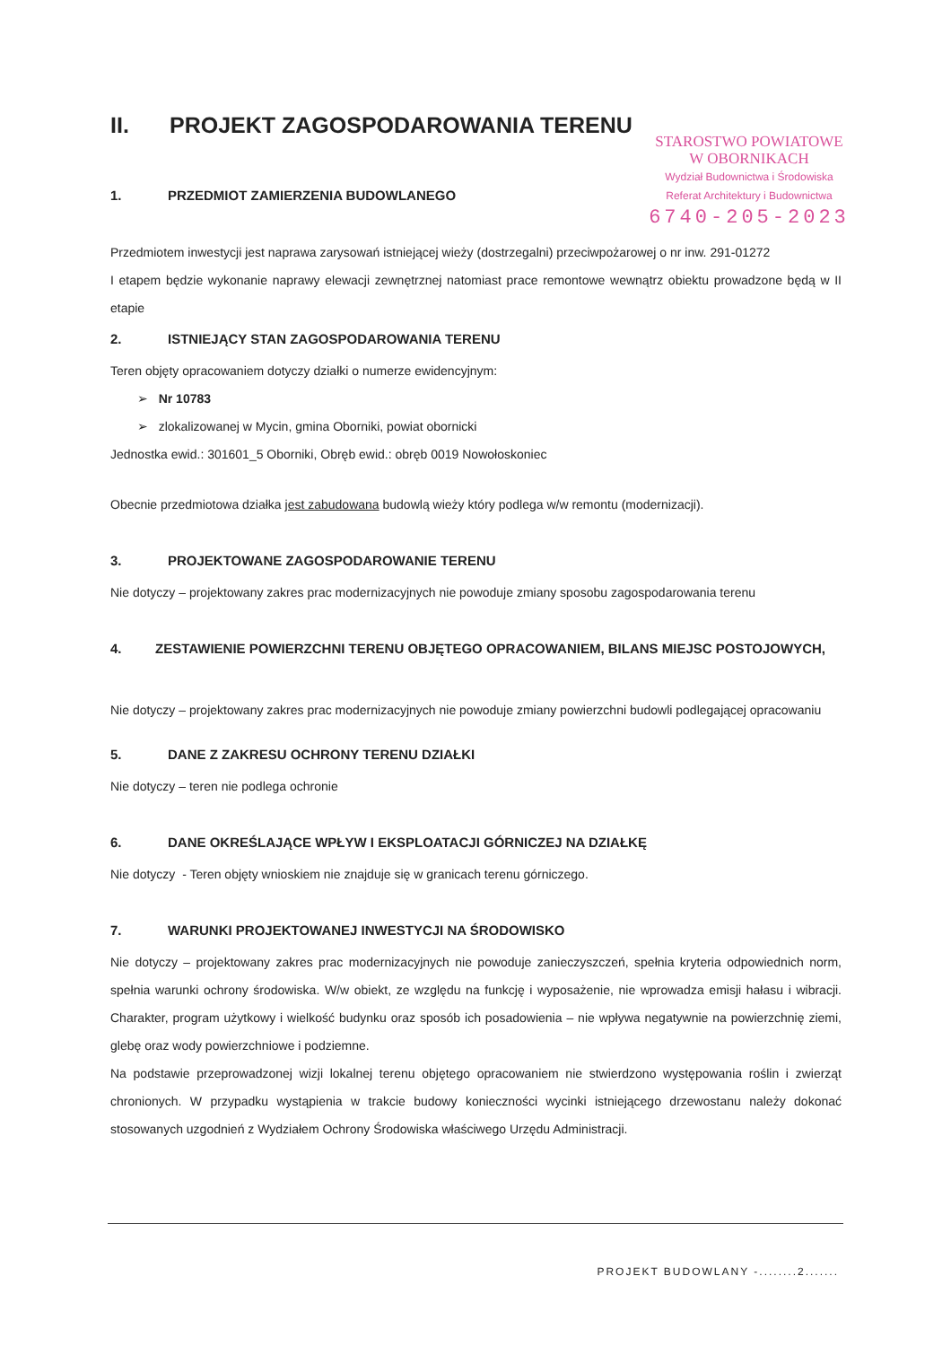STAROSTWO POWIATOWE
W OBORNIKACH
Wydział Budownictwa i Środowiska
Referat Architektury i Budownictwa
6740-205-2023
II. PROJEKT ZAGOSPODAROWANIA TERENU
1. PRZEDMIOT ZAMIERZENIA BUDOWLANEGO
Przedmiotem inwestycji jest naprawa zarysowań istniejącej wieży (dostrzegalni) przeciwpożarowej o nr inw. 291-01272
I etapem będzie wykonanie naprawy elewacji zewnętrznej natomiast prace remontowe wewnątrz obiektu prowadzone będą w II etapie
2. ISTNIEJĄCY STAN ZAGOSPODAROWANIA TERENU
Teren objęty opracowaniem dotyczy działki o numerze ewidencyjnym:
➢ Nr 10783
➢ zlokalizowanej w Mycin, gmina Oborniki, powiat obornicki
Jednostka ewid.: 301601_5 Oborniki, Obręb ewid.: obręb 0019 Nowołoskoniec
Obecnie przedmiotowa działka jest zabudowana budowlą wieży który podlega w/w remontu (modernizacji).
3. PROJEKTOWANE ZAGOSPODAROWANIE TERENU
Nie dotyczy – projektowany zakres prac modernizacyjnych nie powoduje zmiany sposobu zagospodarowania terenu
4. ZESTAWIENIE POWIERZCHNI TERENU OBJĘTEGO OPRACOWANIEM, BILANS MIEJSC POSTOJOWYCH,
Nie dotyczy – projektowany zakres prac modernizacyjnych nie powoduje zmiany powierzchni budowli podlegającej opracowaniu
5. DANE Z ZAKRESU OCHRONY TERENU DZIAŁKI
Nie dotyczy – teren nie podlega ochronie
6. DANE OKREŚLAJĄCE WPŁYW I EKSPLOATACJI GÓRNICZEJ NA DZIAŁKĘ
Nie dotyczy - Teren objęty wnioskiem nie znajduje się w granicach terenu górniczego.
7. WARUNKI PROJEKTOWANEJ INWESTYCJI NA ŚRODOWISKO
Nie dotyczy – projektowany zakres prac modernizacyjnych nie powoduje zanieczyszczeń, spełnia kryteria odpowiednich norm, spełnia warunki ochrony środowiska. W/w obiekt, ze względu na funkcję i wyposażenie, nie wprowadza emisji hałasu i wibracji. Charakter, program użytkowy i wielkość budynku oraz sposób ich posadowienia – nie wpływa negatywnie na powierzchnię ziemi, glebę oraz wody powierzchniowe i podziemne.
Na podstawie przeprowadzonej wizji lokalnej terenu objętego opracowaniem nie stwierdzono występowania roślin i zwierząt chronionych. W przypadku wystąpienia w trakcie budowy konieczności wycinki istniejącego drzewostanu należy dokonać stosowanych uzgodnień z Wydziałem Ochrony Środowiska właściwego Urzędu Administracji.
PROJEKT BUDOWLANY -........2.......